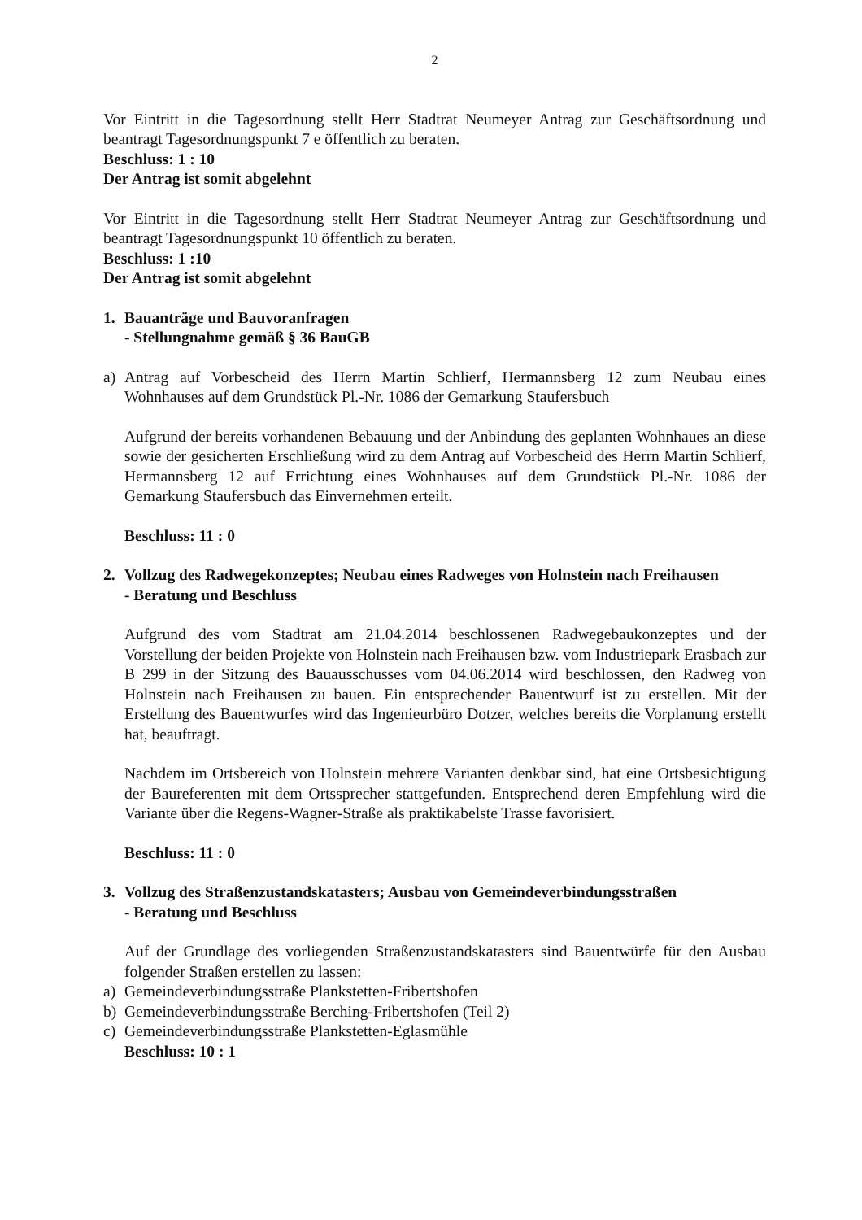2
Vor Eintritt in die Tagesordnung stellt Herr Stadtrat Neumeyer Antrag zur Geschäftsordnung und beantragt Tagesordnungspunkt 7 e öffentlich zu beraten.
Beschluss: 1 : 10
Der Antrag ist somit abgelehnt
Vor Eintritt in die Tagesordnung stellt Herr Stadtrat Neumeyer Antrag zur Geschäftsordnung und beantragt Tagesordnungspunkt 10 öffentlich zu beraten.
Beschluss: 1 :10
Der Antrag ist somit abgelehnt
1. Bauanträge und Bauvoranfragen
- Stellungnahme gemäß § 36 BauGB
a) Antrag auf Vorbescheid des Herrn Martin Schlierf, Hermannsberg 12 zum Neubau eines Wohnhauses auf dem Grundstück Pl.-Nr. 1086 der Gemarkung Staufersbuch
Aufgrund der bereits vorhandenen Bebauung und der Anbindung des geplanten Wohnhaues an diese sowie der gesicherten Erschließung wird zu dem Antrag auf Vorbescheid des Herrn Martin Schlierf, Hermannsberg 12 auf Errichtung eines Wohnhauses auf dem Grundstück Pl.-Nr. 1086 der Gemarkung Staufersbuch das Einvernehmen erteilt.
Beschluss: 11 : 0
2. Vollzug des Radwegekonzeptes; Neubau eines Radweges von Holnstein nach Freihausen
- Beratung und Beschluss
Aufgrund des vom Stadtrat am 21.04.2014 beschlossenen Radwegebaukonzeptes und der Vorstellung der beiden Projekte von Holnstein nach Freihausen bzw. vom Industriepark Erasbach zur B 299 in der Sitzung des Bauausschusses vom 04.06.2014 wird beschlossen, den Radweg von Holnstein nach Freihausen zu bauen. Ein entsprechender Bauentwurf ist zu erstellen. Mit der Erstellung des Bauentwurfes wird das Ingenieurbüro Dotzer, welches bereits die Vorplanung erstellt hat, beauftragt.
Nachdem im Ortsbereich von Holnstein mehrere Varianten denkbar sind, hat eine Ortsbesichtigung der Baureferenten mit dem Ortssprecher stattgefunden. Entsprechend deren Empfehlung wird die Variante über die Regens-Wagner-Straße als praktikabelste Trasse favorisiert.
Beschluss: 11 : 0
3. Vollzug des Straßenzustandskatasters; Ausbau von Gemeindeverbindungsstraßen
- Beratung und Beschluss
Auf der Grundlage des vorliegenden Straßenzustandskatasters sind Bauentwürfe für den Ausbau folgender Straßen erstellen zu lassen:
a) Gemeindeverbindungsstraße Plankstetten-Fribertshofen
b) Gemeindeverbindungsstraße Berching-Fribertshofen (Teil 2)
c) Gemeindeverbindungsstraße Plankstetten-Eglasmühle
Beschluss: 10 : 1